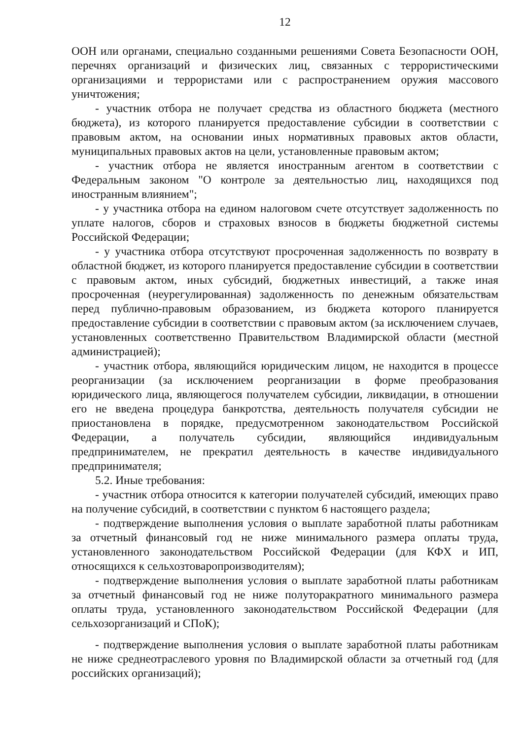12
ООН или органами, специально созданными решениями Совета Безопасности ООН, перечнях организаций и физических лиц, связанных с террористическими организациями и террористами или с распространением оружия массового уничтожения;
- участник отбора не получает средства из областного бюджета (местного бюджета), из которого планируется предоставление субсидии в соответствии с правовым актом, на основании иных нормативных правовых актов области, муниципальных правовых актов на цели, установленные правовым актом;
- участник отбора не является иностранным агентом в соответствии с Федеральным законом "О контроле за деятельностью лиц, находящихся под иностранным влиянием";
- у участника отбора на едином налоговом счете отсутствует задолженность по уплате налогов, сборов и страховых взносов в бюджеты бюджетной системы Российской Федерации;
- у участника отбора отсутствуют просроченная задолженность по возврату в областной бюджет, из которого планируется предоставление субсидии в соответствии с правовым актом, иных субсидий, бюджетных инвестиций, а также иная просроченная (неурегулированная) задолженность по денежным обязательствам перед публично-правовым образованием, из бюджета которого планируется предоставление субсидии в соответствии с правовым актом (за исключением случаев, установленных соответственно Правительством Владимирской области (местной администрацией);
- участник отбора, являющийся юридическим лицом, не находится в процессе реорганизации (за исключением реорганизации в форме преобразования юридического лица, являющегося получателем субсидии, ликвидации, в отношении его не введена процедура банкротства, деятельность получателя субсидии не приостановлена в порядке, предусмотренном законодательством Российской Федерации, а получатель субсидии, являющийся индивидуальным предпринимателем, не прекратил деятельность в качестве индивидуального предпринимателя;
5.2. Иные требования:
- участник отбора относится к категории получателей субсидий, имеющих право на получение субсидий, в соответствии с пунктом 6 настоящего раздела;
- подтверждение выполнения условия о выплате заработной платы работникам за отчетный финансовый год не ниже минимального размера оплаты труда, установленного законодательством Российской Федерации (для КФХ и ИП, относящихся к сельхозтоваропроизводителям);
- подтверждение выполнения условия о выплате заработной платы работникам за отчетный финансовый год не ниже полуторакратного минимального размера оплаты труда, установленного законодательством Российской Федерации (для сельхозорганизаций и СПоК);
- подтверждение выполнения условия о выплате заработной платы работникам не ниже среднеотраслевого уровня по Владимирской области за отчетный год (для российских организаций);